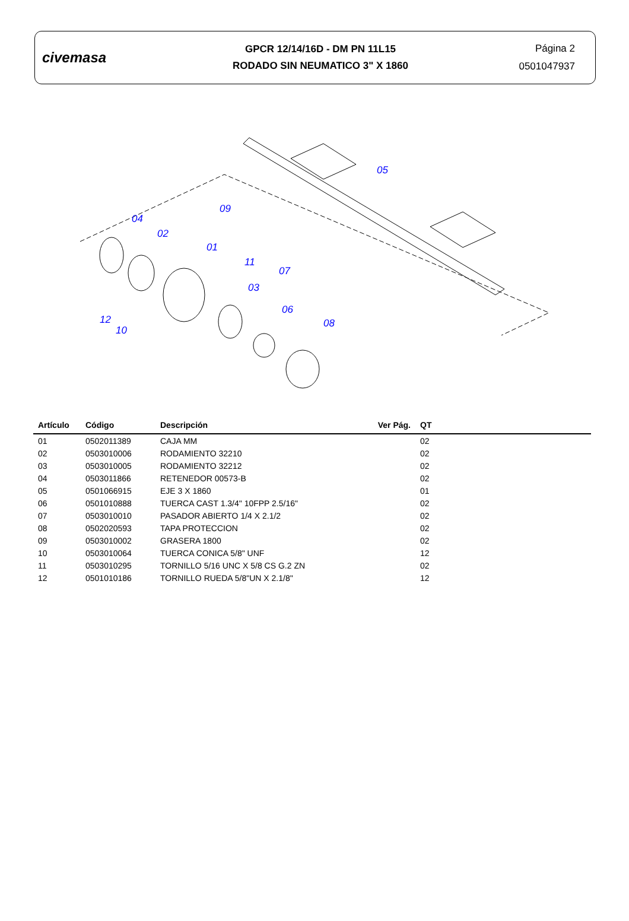civemasa
GPCR 12/14/16D - DM PN 11L15
RODADO SIN NEUMATICO 3" X 1860
Página 2
0501047937
05
09
04
02
01
11
07
03
06
08
12
10
| Artículo | Código | Descripción | Ver Pág. | QT |
| --- | --- | --- | --- | --- |
| 01 | 0502011389 | CAJA MM | | 02 |
| 02 | 0503010006 | RODAMIENTO 32210 | | 02 |
| 03 | 0503010005 | RODAMIENTO 32212 | | 02 |
| 04 | 0503011866 | RETENEDOR 00573-B | | 02 |
| 05 | 0501066915 | EJE 3 X 1860 | | 01 |
| 06 | 0501010888 | TUERCA CAST 1.3/4" 10FPP 2.5/16" | | 02 |
| 07 | 0503010010 | PASADOR ABIERTO 1/4 X 2.1/2 | | 02 |
| 08 | 0502020593 | TAPA PROTECCION | | 02 |
| 09 | 0503010002 | GRASERA 1800 | | 02 |
| 10 | 0503010064 | TUERCA CONICA 5/8" UNF | | 12 |
| 11 | 0503010295 | TORNILLO 5/16 UNC X 5/8 CS G.2 ZN | | 02 |
| 12 | 0501010186 | TORNILLO RUEDA 5/8"UN X 2.1/8" | | 12 |